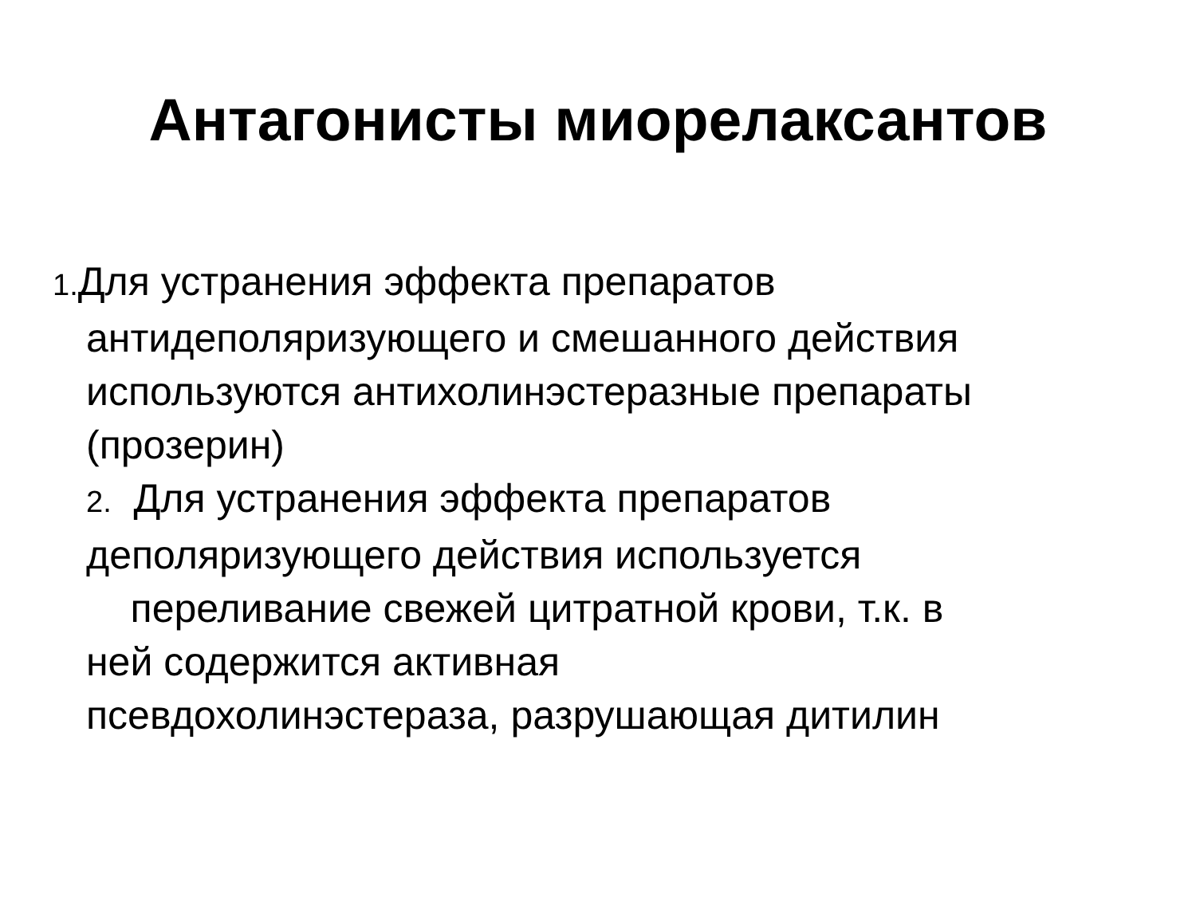Антагонисты миорелаксантов
1. Для устранения эффекта препаратов
антидеполяризующего и смешанного действия
используются антихолинэстеразные препараты
(прозерин)
2. Для устранения эффекта препаратов
деполяризующего действия используется
переливание свежей цитратной крови, т.к. в
ней содержится активная
псевдохолинэстераза, разрушающая дитилин